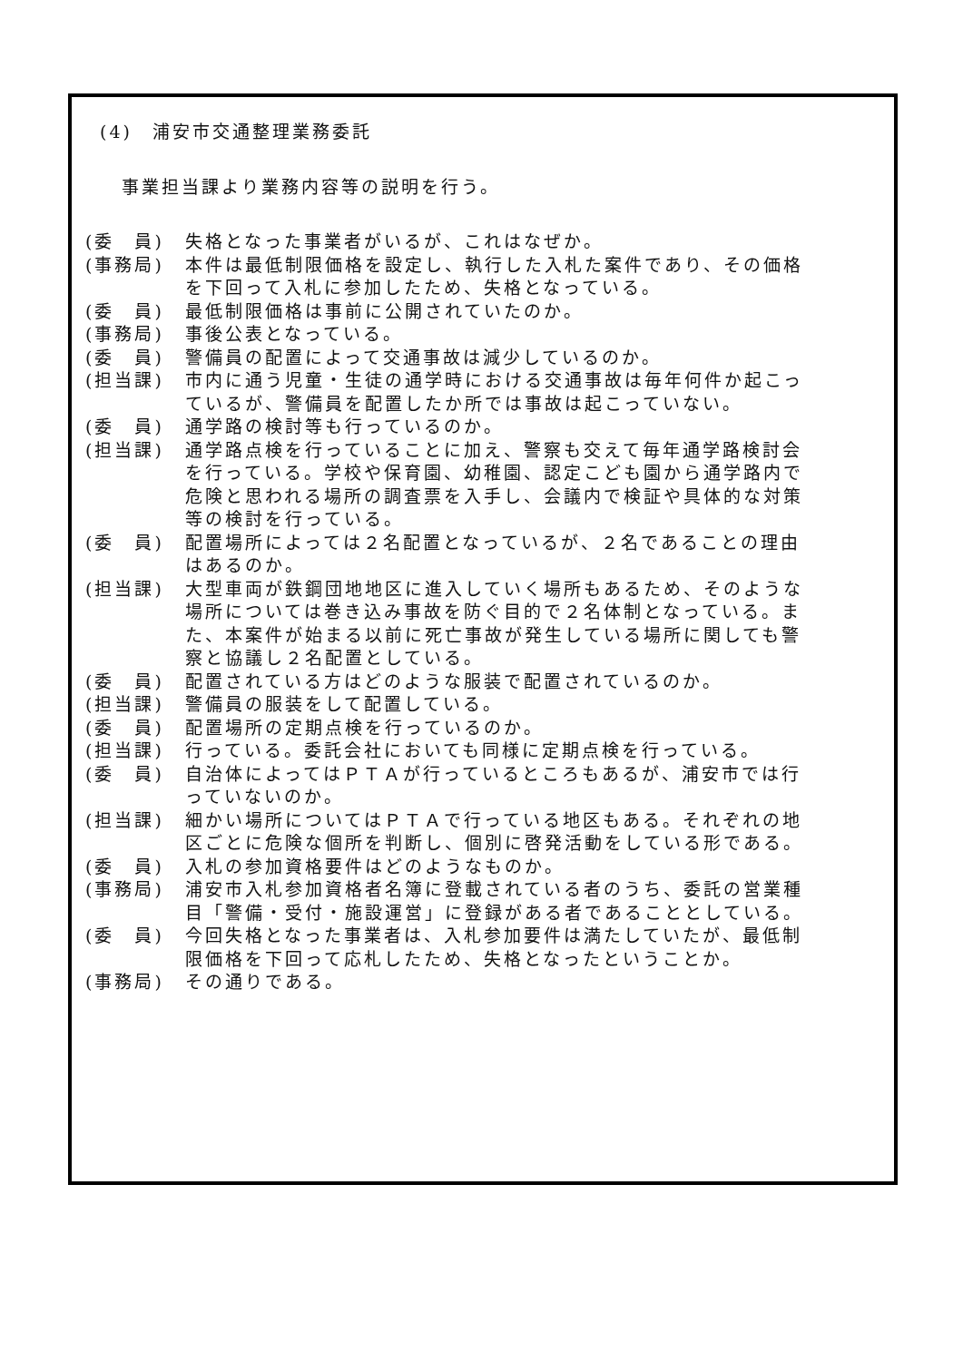(4)　浦安市交通整理業務委託
事業担当課より業務内容等の説明を行う。
(委　員) 失格となった事業者がいるが、これはなぜか。
(事務局) 本件は最低制限価格を設定し、執行した入札た案件であり、その価格を下回って入札に参加したため、失格となっている。
(委　員) 最低制限価格は事前に公開されていたのか。
(事務局) 事後公表となっている。
(委　員) 警備員の配置によって交通事故は減少しているのか。
(担当課) 市内に通う児童・生徒の通学時における交通事故は毎年何件か起こっているが、警備員を配置したか所では事故は起こっていない。
(委　員) 通学路の検討等も行っているのか。
(担当課) 通学路点検を行っていることに加え、警察も交えて毎年通学路検討会を行っている。学校や保育園、幼稚園、認定こども園から通学路内で危険と思われる場所の調査票を入手し、会議内で検証や具体的な対策等の検討を行っている。
(委　員) 配置場所によっては２名配置となっているが、２名であることの理由はあるのか。
(担当課) 大型車両が鉄鋼団地地区に進入していく場所もあるため、そのような場所については巻き込み事故を防ぐ目的で２名体制となっている。また、本案件が始まる以前に死亡事故が発生している場所に関しても警察と協議し２名配置としている。
(委　員) 配置されている方はどのような服装で配置されているのか。
(担当課) 警備員の服装をして配置している。
(委　員) 配置場所の定期点検を行っているのか。
(担当課) 行っている。委託会社においても同様に定期点検を行っている。
(委　員) 自治体によってはＰＴＡが行っているところもあるが、浦安市では行っていないのか。
(担当課) 細かい場所についてはＰＴＡで行っている地区もある。それぞれの地区ごとに危険な個所を判断し、個別に啓発活動をしている形である。
(委　員) 入札の参加資格要件はどのようなものか。
(事務局) 浦安市入札参加資格者名簿に登載されている者のうち、委託の営業種目「警備・受付・施設運営」に登録がある者であることとしている。
(委　員) 今回失格となった事業者は、入札参加要件は満たしていたが、最低制限価格を下回って応札したため、失格となったということか。
(事務局) その通りである。